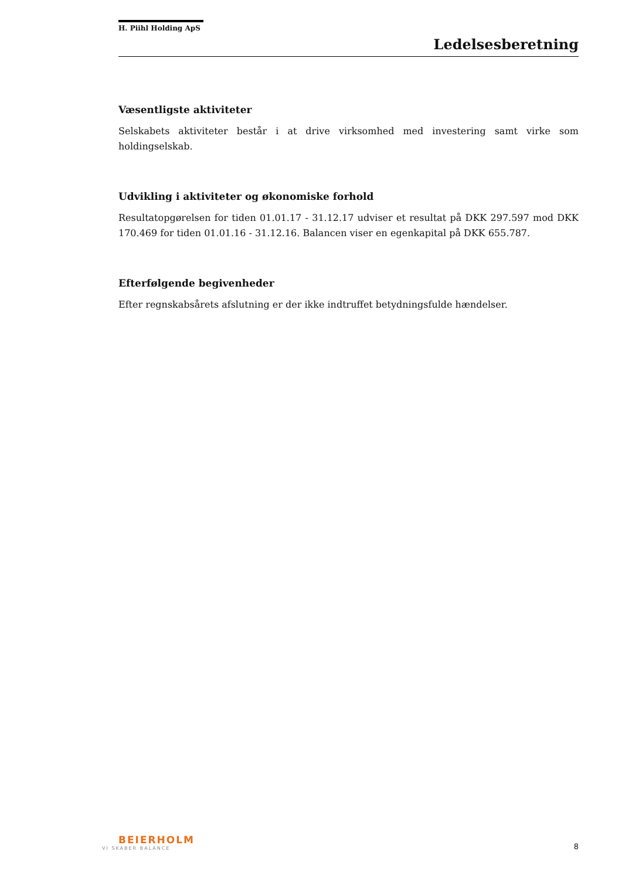H. Piihl Holding ApS
Ledelsesberetning
Væsentligste aktiviteter
Selskabets aktiviteter består i at drive virksomhed med investering samt virke som holdingselskab.
Udvikling i aktiviteter og økonomiske forhold
Resultatopgørelsen for tiden 01.01.17 - 31.12.17 udviser et resultat på DKK 297.597 mod DKK 170.469 for tiden 01.01.16 - 31.12.16. Balancen viser en egenkapital på DKK 655.787.
Efterfølgende begivenheder
Efter regnskabsårets afslutning er der ikke indtruffet betydningsfulde hændelser.
BEIERHOLM
VI SKABER BALANCE
8